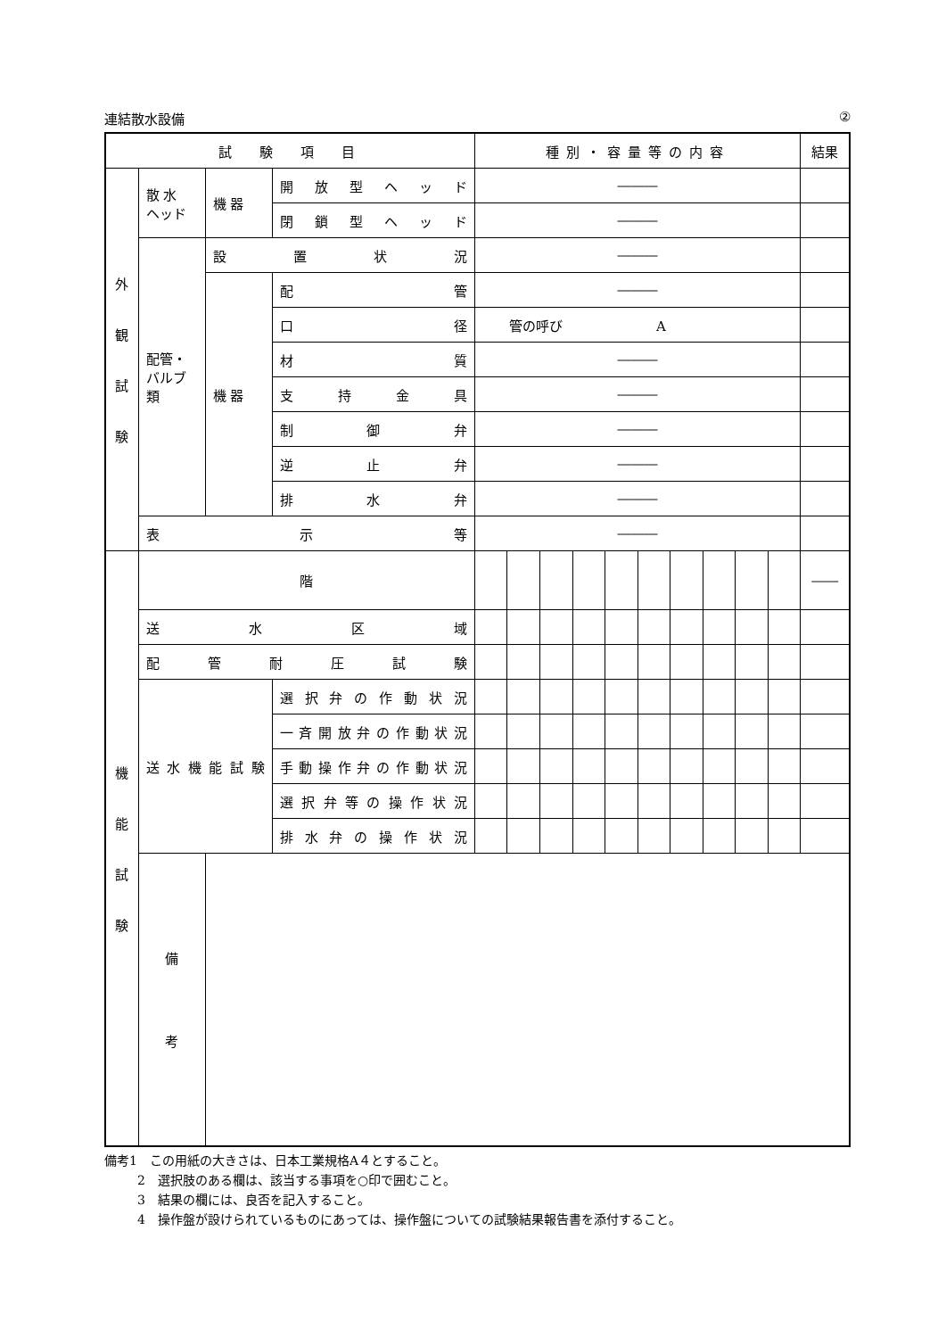連結散水設備 ②
| 試 験 項 目 | | | | 種別・容量等の内容 | | | | | | | | | | 結果 |
| --- | --- | --- | --- | --- | --- | --- | --- | --- | --- | --- | --- | --- | --- | --- |
| 外 観 試 験 | 散 水 ヘッド | 機 器 | 開放型ヘッド | ――― | | | | | | | | | | |
| | | | 閉鎖型ヘッド | ――― | | | | | | | | | | |
| | 配管・ バルブ 類 | 設置状況 | | ――― | | | | | | | | | | |
| | | 機 器 | 配管 | ――― | | | | | | | | | | |
| | | | 口径 | 管の呼び A | | | | | | | | | | |
| | | | 材質 | ――― | | | | | | | | | | |
| | | | 支持金具 | ――― | | | | | | | | | | |
| | | | 制御弁 | ――― | | | | | | | | | | |
| | | | 逆止弁 | ――― | | | | | | | | | | |
| | | | 排水弁 | ――― | | | | | | | | | | |
| | 表示等 | | | ――― | | | | | | | | | | |
| 機 能 試 験 | 階 | | | | | | | | | | | | | ―― |
| | 送水区域 | | | | | | | | | | | | | |
| | 配管耐圧試験 | | | | | | | | | | | | | |
| | 送水機能試験 | | 選択弁の作動状況 | | | | | | | | | | | |
| | | | 一斉開放弁の作動状況 | | | | | | | | | | | |
| | | | 手動操作弁の作動状況 | | | | | | | | | | | |
| | | | 選択弁等の操作状況 | | | | | | | | | | | |
| | | | 排水弁の操作状況 | | | | | | | | | | | |
| | 備 考 | | | | | | | | | | | | | |
備考1　この用紙の大きさは、日本工業規格A４とすること。
2　選択肢のある欄は、該当する事項を○印で囲むこと。
3　結果の欄には、良否を記入すること。
4　操作盤が設けられているものにあっては、操作盤についての試験結果報告書を添付すること。